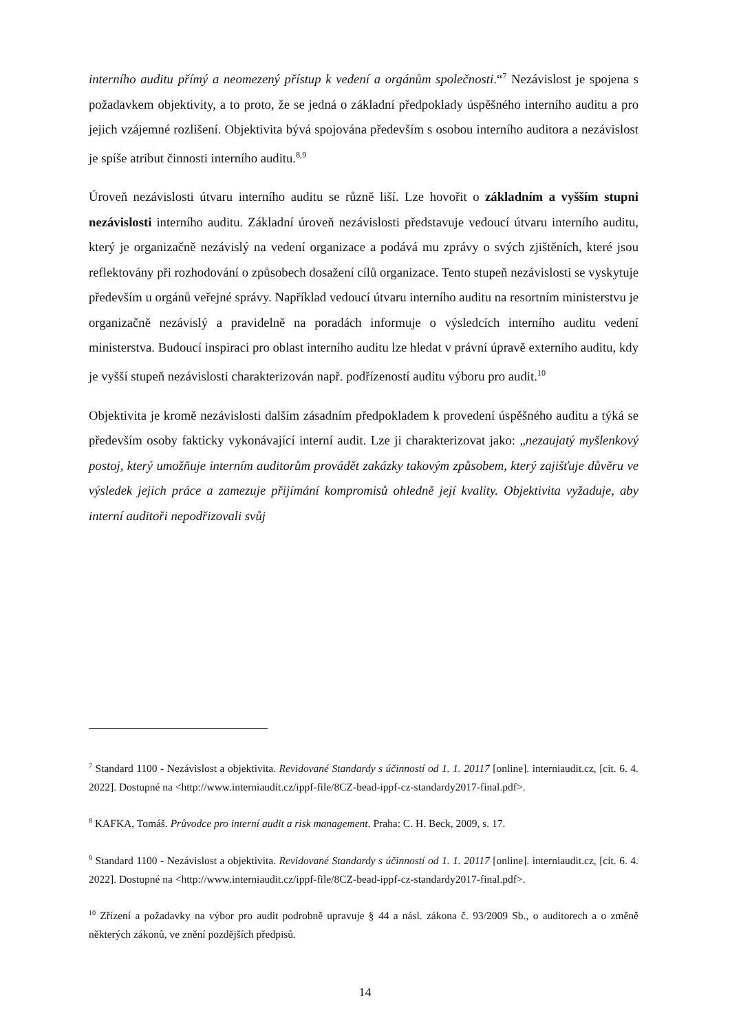interního auditu přímý a neomezený přístup k vedení a orgánům společnosti.“<sup>7</sup> Nezávislost je spojena s požadavkem objektivity, a to proto, že se jedná o základní předpoklady úspěšného interního auditu a pro jejich vzájemné rozlišení. Objektivita bývá spojována především s osobou interního auditora a nezávislost je spíše atribut činnosti interního auditu.<sup>8,9</sup>
Úroveň nezávislosti útvaru interního auditu se různě liší. Lze hovořit o základním a vyšším stupni nezávislosti interního auditu. Základní úroveň nezávislosti představuje vedoucí útvaru interního auditu, který je organizačně nezávislý na vedení organizace a podává mu zprávy o svých zjištěních, které jsou reflektovány při rozhodování o způsobech dosažení cílů organizace. Tento stupeň nezávislosti se vyskytuje především u orgánů veřejné správy. Například vedoucí útvaru interního auditu na resortním ministerstvu je organizačně nezávislý a pravidelně na poradách informuje o výsledcích interního auditu vedení ministerstva. Budoucí inspiraci pro oblast interního auditu lze hledat v právní úpravě externího auditu, kdy je vyšší stupeň nezávislosti charakterizován např. podřízeností auditu výboru pro audit.<sup>10</sup>
Objektivita je kromě nezávislosti dalším zásadním předpokladem k provedení úspěšného auditu a týká se především osoby fakticky vykonávající interní audit. Lze ji charakterizovat jako: „nezaujatý myšlenkový postoj, který umožňuje interním auditorům provádět zakázky takovým způsobem, který zajišťuje důvěru ve výsledek jejich práce a zamezuje přijímání kompromisů ohledně její kvality. Objektivita vyžaduje, aby interní auditoři nepodřizovali svůj
<sup>7</sup> Standard 1100 - Nezávislost a objektivita. Revidované Standardy s účinností od 1. 1. 20117 [online]. interniaudit.cz, [cit. 6. 4. 2022]. Dostupné na <http://www.interniaudit.cz/ippf-file/8CZ-bead-ippf-cz-standardy2017-final.pdf>.
<sup>8</sup> KAFKA, Tomáš. Průvodce pro interní audit a risk management. Praha: C. H. Beck, 2009, s. 17.
<sup>9</sup> Standard 1100 - Nezávislost a objektivita. Revidované Standardy s účinností od 1. 1. 20117 [online]. interniaudit.cz, [cit. 6. 4. 2022]. Dostupné na <http://www.interniaudit.cz/ippf-file/8CZ-bead-ippf-cz-standardy2017-final.pdf>.
<sup>10</sup> Zřízení a požadavky na výbor pro audit podrobně upravuje § 44 a násl. zákona č. 93/2009 Sb., o auditorech a o změně některých zákonů, ve znění pozdějších předpisů.
14